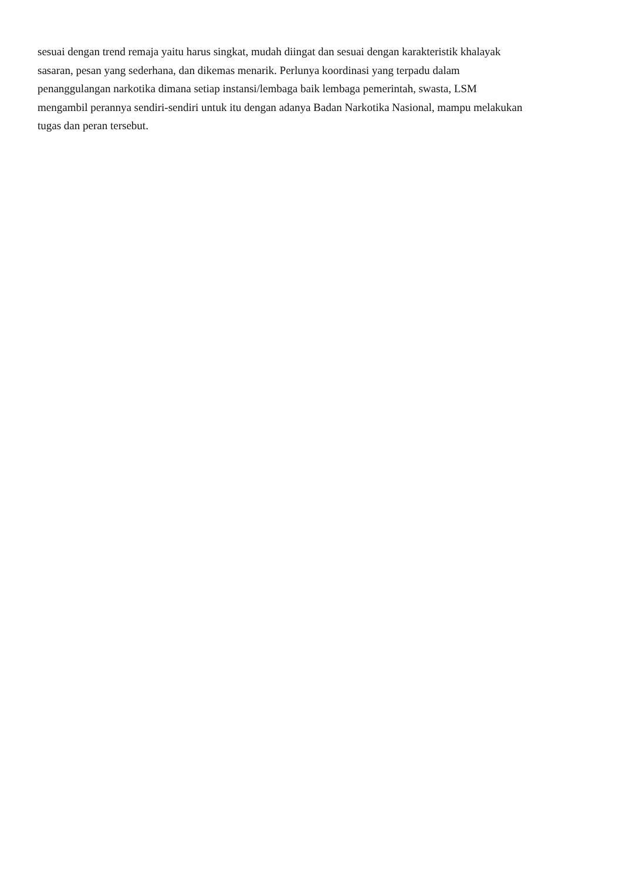sesuai dengan trend remaja yaitu harus singkat, mudah diingat dan sesuai dengan karakteristik khalayak
sasaran, pesan yang sederhana, dan dikemas menarik. Perlunya koordinasi yang terpadu dalam
penanggulangan narkotika dimana setiap instansi/lembaga baik lembaga pemerintah, swasta, LSM
mengambil perannya sendiri-sendiri untuk itu dengan adanya Badan Narkotika Nasional, mampu melakukan
tugas dan peran tersebut.